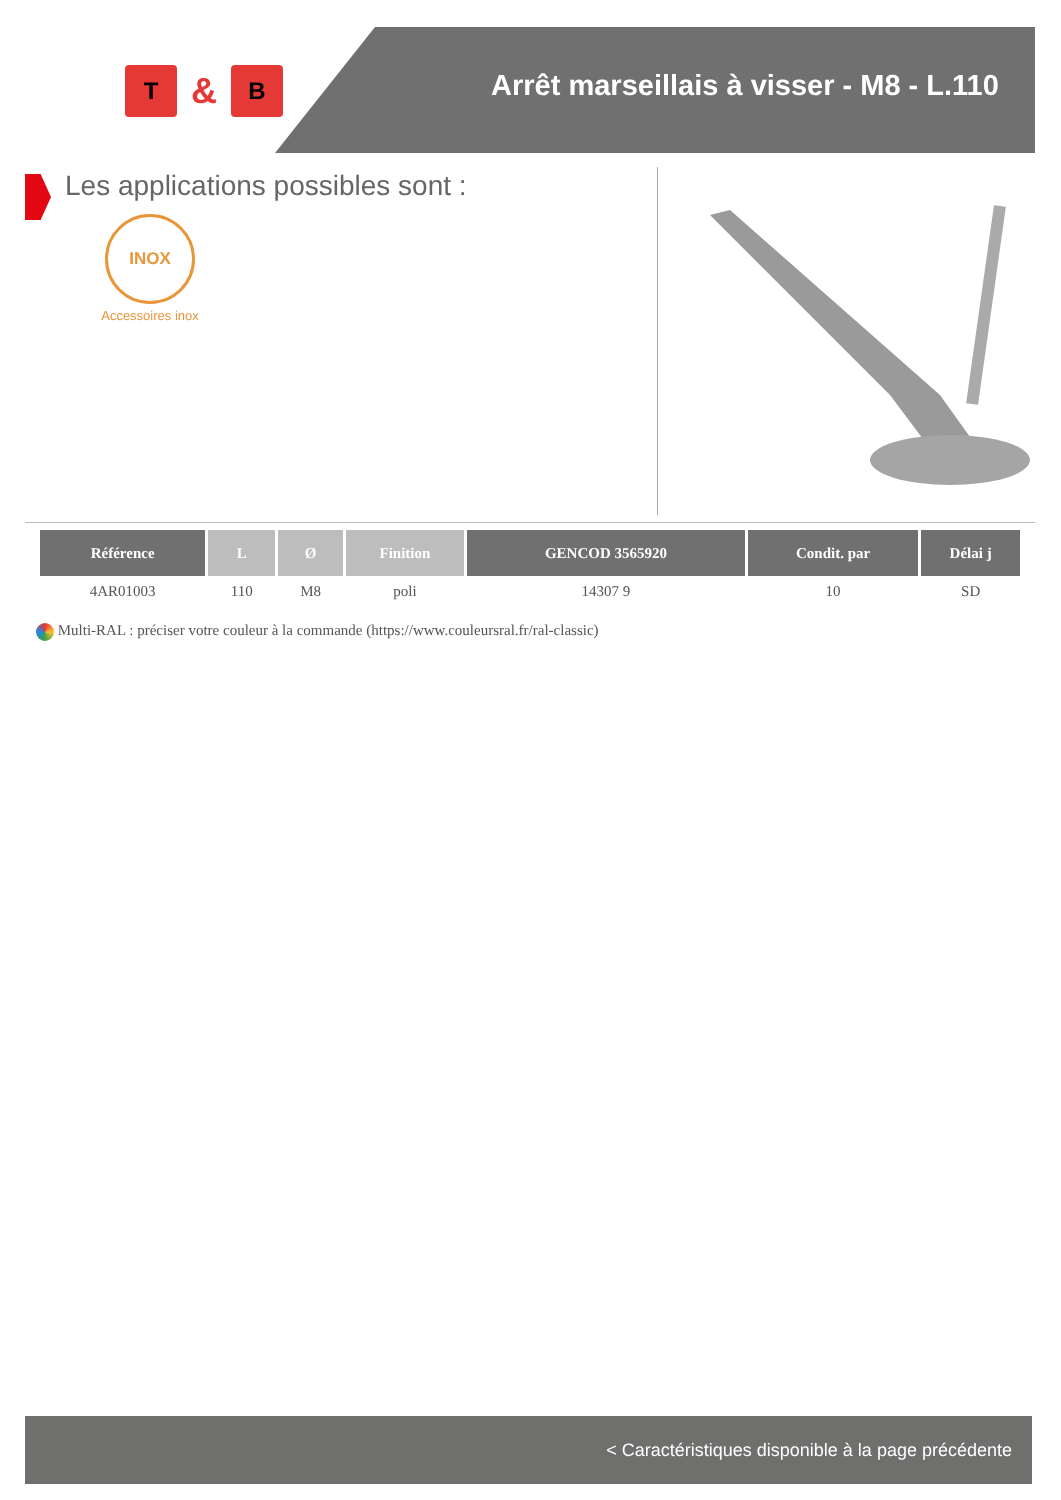T
&
B
Arrêt marseillais à visser - M8 - L.110
Les applications possibles sont :
INOX
Accessoires inox
| Référence | L | Ø | Finition | GENCOD 3565920 | Condit. par | Délai j |
| --- | --- | --- | --- | --- | --- | --- |
| 4AR01003 | 110 | M8 | poli | 14307 9 | 10 | SD |
Multi-RAL : préciser votre couleur à la commande (https://www.couleursral.fr/ral-classic)
< Caractéristiques disponible à la page précédente